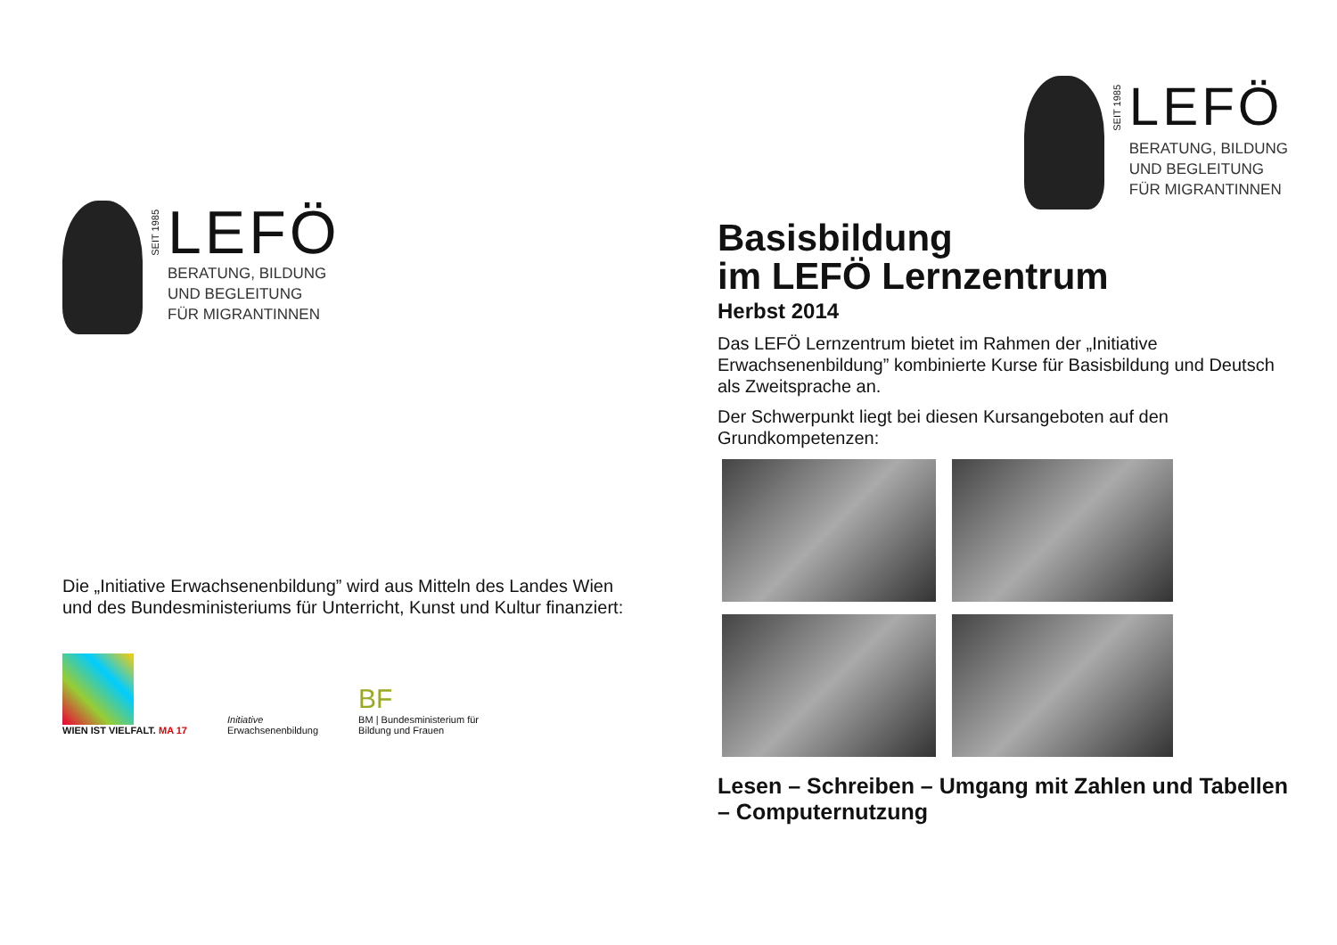SEIT 1985
LEFÖ
BERATUNG, BILDUNG
UND BEGLEITUNG
FÜR MIGRANTINNEN
Die „Initiative Erwachsenenbildung” wird aus Mitteln des Landes Wien und des Bundesministeriums für Unterricht, Kunst und Kultur finanziert:
WIEN IST VIELFALT. MA 17
Initiative
Erwachsenenbildung
BF
BM | Bundesministerium für
Bildung und Frauen
SEIT 1985
LEFÖ
BERATUNG, BILDUNG
UND BEGLEITUNG
FÜR MIGRANTINNEN
Basisbildung
im LEFÖ Lernzentrum
Herbst 2014
Das LEFÖ Lernzentrum bietet im Rahmen der „Initiative Erwachsenenbildung” kombinierte Kurse für Basisbildung und Deutsch als Zweitsprache an.
Der Schwerpunkt liegt bei diesen Kursangeboten auf den Grundkompetenzen:
Lesen – Schreiben – Umgang mit Zahlen und Tabellen – Computernutzung